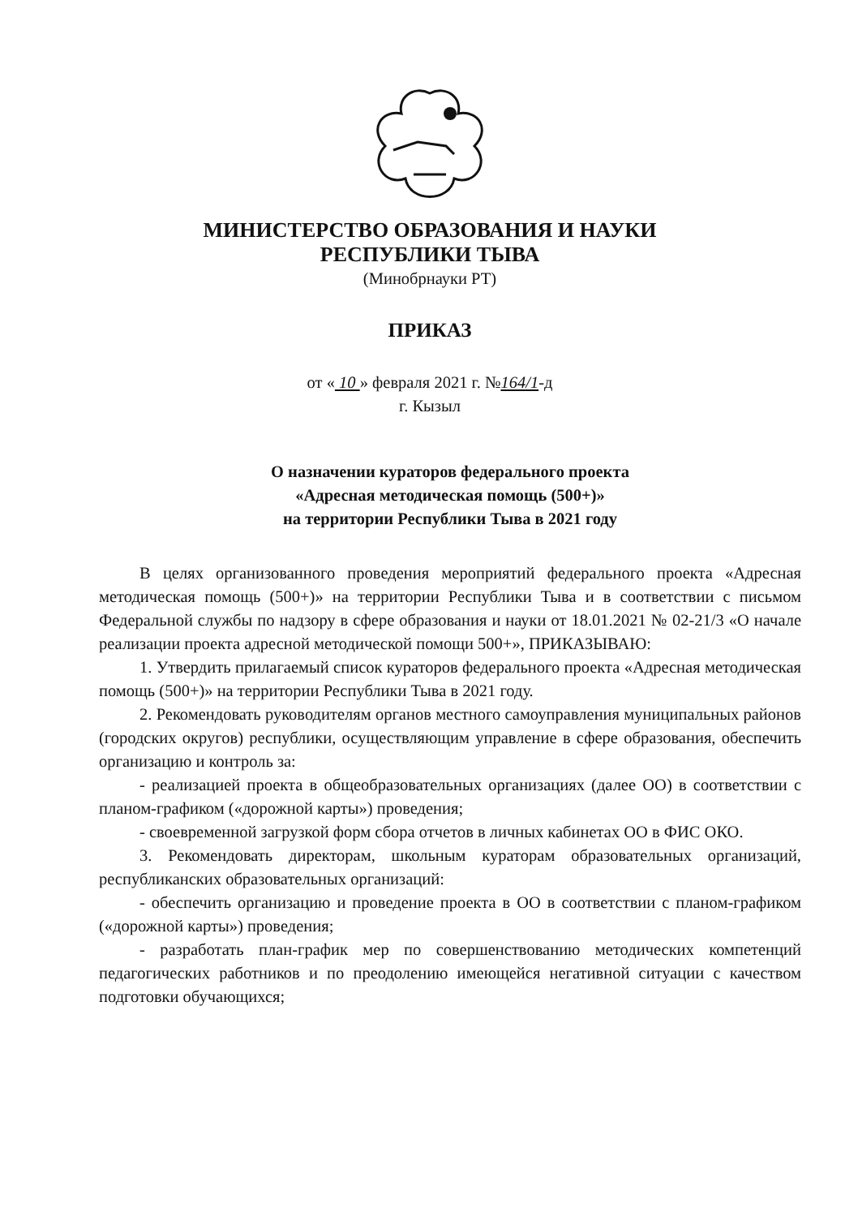МИНИСТЕРСТВО ОБРАЗОВАНИЯ И НАУКИ
РЕСПУБЛИКИ ТЫВА
(Минобрнауки РТ)
ПРИКАЗ
от « 10 » февраля 2021 г. №164/1-д
г. Кызыл
О назначении кураторов федерального проекта
«Адресная методическая помощь (500+)»
на территории Республики Тыва в 2021 году
В целях организованного проведения мероприятий федерального проекта «Адресная методическая помощь (500+)» на территории Республики Тыва и в соответствии с письмом Федеральной службы по надзору в сфере образования и науки от 18.01.2021 № 02-21/3 «О начале реализации проекта адресной методической помощи 500+», ПРИКАЗЫВАЮ:
1. Утвердить прилагаемый список кураторов федерального проекта «Адресная методическая помощь (500+)» на территории Республики Тыва в 2021 году.
2. Рекомендовать руководителям органов местного самоуправления муниципальных районов (городских округов) республики, осуществляющим управление в сфере образования, обеспечить организацию и контроль за:
- реализацией проекта в общеобразовательных организациях (далее ОО) в соответствии с планом-графиком («дорожной карты») проведения;
- своевременной загрузкой форм сбора отчетов в личных кабинетах ОО в ФИС ОКО.
3. Рекомендовать директорам, школьным кураторам образовательных организаций, республиканских образовательных организаций:
- обеспечить организацию и проведение проекта в ОО в соответствии с планом-графиком («дорожной карты») проведения;
- разработать план-график мер по совершенствованию методических компетенций педагогических работников и по преодолению имеющейся негативной ситуации с качеством подготовки обучающихся;